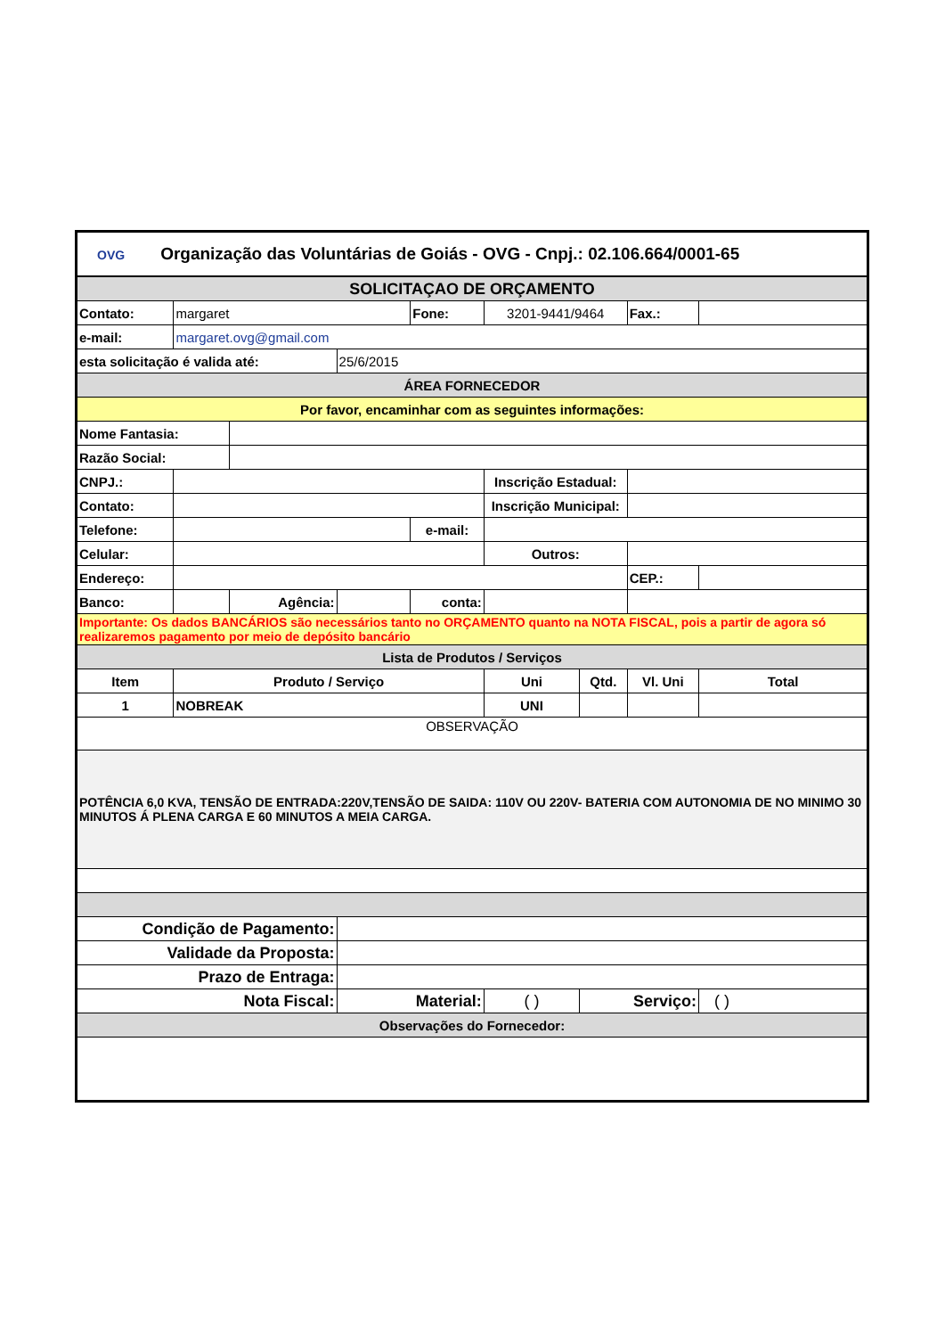| OVG Organização das Voluntárias de Goiás - OVG - Cnpj.: 02.106.664/0001-65 | | | | | | | | |
| SOLICITAÇAO DE ORÇAMENTO | | | | | | | | |
| Contato: | margaret | | | Fone: | 3201-9441/9464 | | Fax.: | |
| e-mail: | margaret.ovg@gmail.com | | | | | | | |
| esta solicitação é valida até: | | | 25/6/2015 | | | | | |
| ÁREA FORNECEDOR | | | | | | | | |
| Por favor, encaminhar com as seguintes informações: | | | | | | | | |
| Nome Fantasia: | | | | | | | | |
| Razão Social: | | | | | | | | |
| CNPJ.: | | | | | Inscrição Estadual: | | | |
| Contato: | | | | | Inscrição Municipal: | | | |
| Telefone: | | | | e-mail: | | | | |
| Celular: | | | | | Outros: | | | |
| Endereço: | | | | | | | CEP.: | |
| Banco: | | Agência: | | conta: | | | | |
| Importante: Os dados BANCÁRIOS são necessários tanto no ORÇAMENTO quanto na NOTA FISCAL, pois a partir de agora só realizaremos pagamento por meio de depósito bancário | | | | | | | | |
| Lista de Produtos / Serviços | | | | | | | | |
| Item | Produto / Serviço | | | | Uni | Qtd. | Vl. Uni | Total |
| 1 | NOBREAK | | | | UNI | | | |
| OBSERVAÇÃO | | | | | | | | |
| POTÊNCIA 6,0 KVA, TENSÃO DE ENTRADA:220V,TENSÃO DE SAIDA: 110V OU 220V- BATERIA COM AUTONOMIA DE NO MINIMO 30 MINUTOS Á PLENA CARGA E 60 MINUTOS A MEIA CARGA. | | | | | | | | |
| Condição de Pagamento: | | | | | | | | |
| Validade da Proposta: | | | | | | | | |
| Prazo de Entraga: | | | | | | | | |
| Nota Fiscal: | | | Material: | | ( ) | Serviço: | | ( ) |
| Observações do Fornecedor: | | | | | | | | |